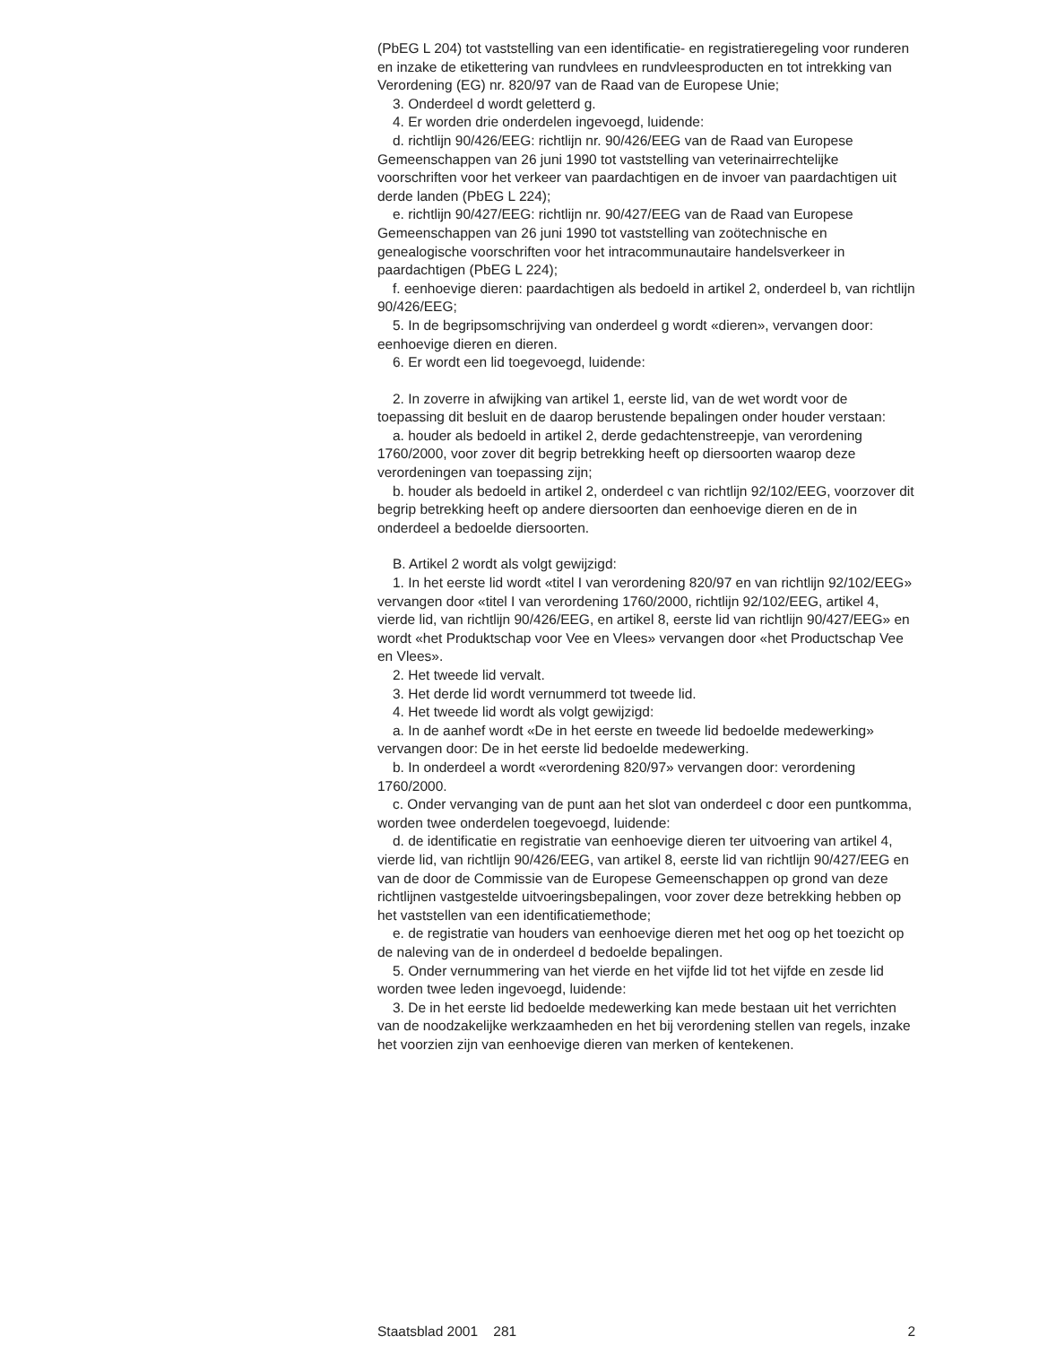(PbEG L 204) tot vaststelling van een identificatie- en registratieregeling voor runderen en inzake de etikettering van rundvlees en rundvleesproducten en tot intrekking van Verordening (EG) nr. 820/97 van de Raad van de Europese Unie;
3. Onderdeel d wordt geletterd g.
4. Er worden drie onderdelen ingevoegd, luidende:
d. richtlijn 90/426/EEG: richtlijn nr. 90/426/EEG van de Raad van Europese Gemeenschappen van 26 juni 1990 tot vaststelling van veterinairrechtelijke voorschriften voor het verkeer van paardachtigen en de invoer van paardachtigen uit derde landen (PbEG L 224);
e. richtlijn 90/427/EEG: richtlijn nr. 90/427/EEG van de Raad van Europese Gemeenschappen van 26 juni 1990 tot vaststelling van zoötechnische en genealogische voorschriften voor het intracommunautaire handelsverkeer in paardachtigen (PbEG L 224);
f. eenhoevige dieren: paardachtigen als bedoeld in artikel 2, onderdeel b, van richtlijn 90/426/EEG;
5. In de begripsomschrijving van onderdeel g wordt «dieren», vervangen door: eenhoevige dieren en dieren.
6. Er wordt een lid toegevoegd, luidende:
2. In zoverre in afwijking van artikel 1, eerste lid, van de wet wordt voor de toepassing dit besluit en de daarop berustende bepalingen onder houder verstaan:
a. houder als bedoeld in artikel 2, derde gedachtenstreepje, van verordening 1760/2000, voor zover dit begrip betrekking heeft op diersoorten waarop deze verordeningen van toepassing zijn;
b. houder als bedoeld in artikel 2, onderdeel c van richtlijn 92/102/EEG, voorzover dit begrip betrekking heeft op andere diersoorten dan eenhoevige dieren en de in onderdeel a bedoelde diersoorten.
B. Artikel 2 wordt als volgt gewijzigd:
1. In het eerste lid wordt «titel I van verordening 820/97 en van richtlijn 92/102/EEG» vervangen door «titel I van verordening 1760/2000, richtlijn 92/102/EEG, artikel 4, vierde lid, van richtlijn 90/426/EEG, en artikel 8, eerste lid van richtlijn 90/427/EEG» en wordt «het Produktschap voor Vee en Vlees» vervangen door «het Productschap Vee en Vlees».
2. Het tweede lid vervalt.
3. Het derde lid wordt vernummerd tot tweede lid.
4. Het tweede lid wordt als volgt gewijzigd:
a. In de aanhef wordt «De in het eerste en tweede lid bedoelde medewerking» vervangen door: De in het eerste lid bedoelde medewerking.
b. In onderdeel a wordt «verordening 820/97» vervangen door: verordening 1760/2000.
c. Onder vervanging van de punt aan het slot van onderdeel c door een puntkomma, worden twee onderdelen toegevoegd, luidende:
d. de identificatie en registratie van eenhoevige dieren ter uitvoering van artikel 4, vierde lid, van richtlijn 90/426/EEG, van artikel 8, eerste lid van richtlijn 90/427/EEG en van de door de Commissie van de Europese Gemeenschappen op grond van deze richtlijnen vastgestelde uitvoeringsbepalingen, voor zover deze betrekking hebben op het vaststellen van een identificatiemethode;
e. de registratie van houders van eenhoevige dieren met het oog op het toezicht op de naleving van de in onderdeel d bedoelde bepalingen.
5. Onder vernummering van het vierde en het vijfde lid tot het vijfde en zesde lid worden twee leden ingevoegd, luidende:
3. De in het eerste lid bedoelde medewerking kan mede bestaan uit het verrichten van de noodzakelijke werkzaamheden en het bij verordening stellen van regels, inzake het voorzien zijn van eenhoevige dieren van merken of kentekenen.
Staatsblad 2001 281 2